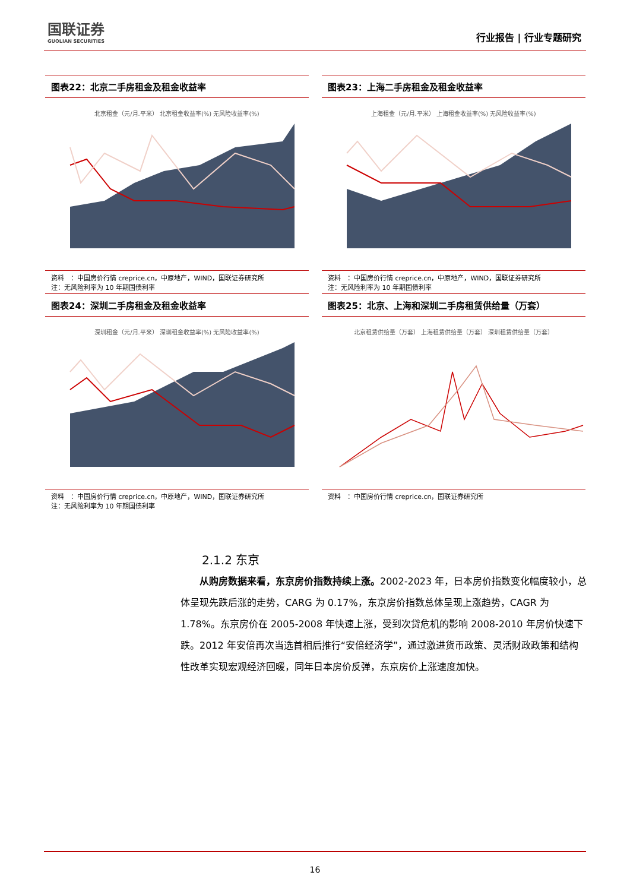国联证券
GUOLIAN SECURITIES
行业报告 | 行业专题研究
图表22：北京二手房租金及租金收益率
北京租金（元/月.平米） 北京租金收益率(%) 无风险收益率(%)
资料　：中国房价行情 creprice.cn，中原地产，WIND，国联证券研究所
注：无风险利率为 10 年期国债利率
图表23：上海二手房租金及租金收益率
上海租金（元/月.平米） 上海租金收益率(%) 无风险收益率(%)
资料　：中国房价行情 creprice.cn，中原地产，WIND，国联证券研究所
注：无风险利率为 10 年期国债利率
图表24：深圳二手房租金及租金收益率
深圳租金（元/月.平米） 深圳租金收益率(%) 无风险收益率(%)
资料　：中国房价行情 creprice.cn，中原地产，WIND，国联证券研究所
注：无风险利率为 10 年期国债利率
图表25：北京、上海和深圳二手房租赁供给量（万套）
北京租赁供给量（万套） 上海租赁供给量（万套） 深圳租赁供给量（万套）
资料　：中国房价行情 creprice.cn，国联证券研究所
2.1.2 东京
从购房数据来看，东京房价指数持续上涨。2002-2023 年，日本房价指数变化幅度较小，总体呈现先跌后涨的走势，CARG 为 0.17%，东京房价指数总体呈现上涨趋势，CAGR 为 1.78%。东京房价在 2005-2008 年快速上涨，受到次贷危机的影响 2008-2010 年房价快速下跌。2012 年安倍再次当选首相后推行“安倍经济学”，通过激进货币政策、灵活财政政策和结构性改革实现宏观经济回暖，同年日本房价反弹，东京房价上涨速度加快。
16